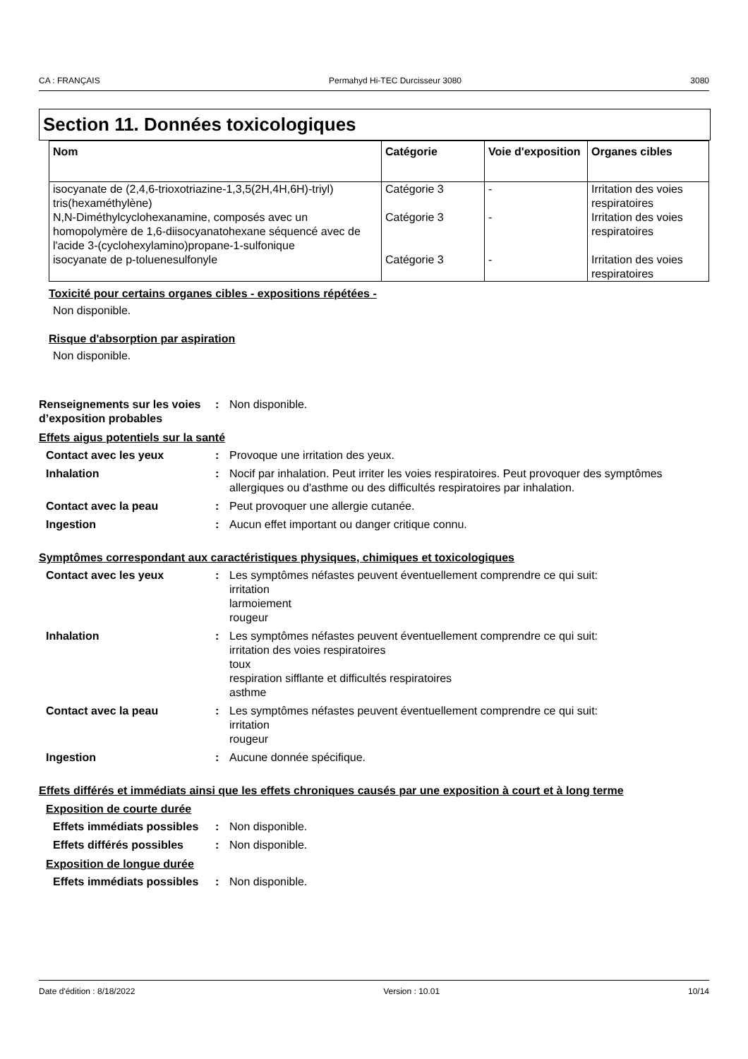CA : FRANÇAIS Permahyd Hi-TEC Durcisseur 3080 3080
Section 11. Données toxicologiques
| Nom | Catégorie | Voie d'exposition | Organes cibles |
| --- | --- | --- | --- |
| isocyanate de (2,4,6-trioxotriazine-1,3,5(2H,4H,6H)-triyl) tris(hexaméthylène) | Catégorie 3 | - | Irritation des voies respiratoires |
| N,N-Diméthylcyclohexanamine, composés avec un homopolymère de 1,6-diisocyanatohexane séquencé avec de l'acide 3-(cyclohexylamino)propane-1-sulfonique | Catégorie 3 | - | Irritation des voies respiratoires |
| isocyanate de p-toluenesulfonyle | Catégorie 3 | - | Irritation des voies respiratoires |
Toxicité pour certains organes cibles - expositions répétées -
Non disponible.
Risque d'absorption par aspiration
Non disponible.
Renseignements sur les voies d’exposition probables
: Non disponible.
Effets aigus potentiels sur la santé
Contact avec les yeux : Provoque une irritation des yeux.
Inhalation : Nocif par inhalation. Peut irriter les voies respiratoires. Peut provoquer des symptômes allergiques ou d'asthme ou des difficultés respiratoires par inhalation.
Contact avec la peau : Peut provoquer une allergie cutanée.
Ingestion : Aucun effet important ou danger critique connu.
Symptômes correspondant aux caractéristiques physiques, chimiques et toxicologiques
Contact avec les yeux : Les symptômes néfastes peuvent éventuellement comprendre ce qui suit:
irritation
larmoiement
rougeur
Inhalation : Les symptômes néfastes peuvent éventuellement comprendre ce qui suit:
irritation des voies respiratoires
toux
respiration sifflante et difficultés respiratoires
asthme
Contact avec la peau : Les symptômes néfastes peuvent éventuellement comprendre ce qui suit:
irritation
rougeur
Ingestion : Aucune donnée spécifique.
Effets différés et immédiats ainsi que les effets chroniques causés par une exposition à court et à long terme
Exposition de courte durée
Effets immédiats possibles
: Non disponible.
Effets différés possibles
: Non disponible.
Exposition de longue durée
Effets immédiats possibles
: Non disponible.
Date d'édition : 8/18/2022 Version : 10.01 10/14